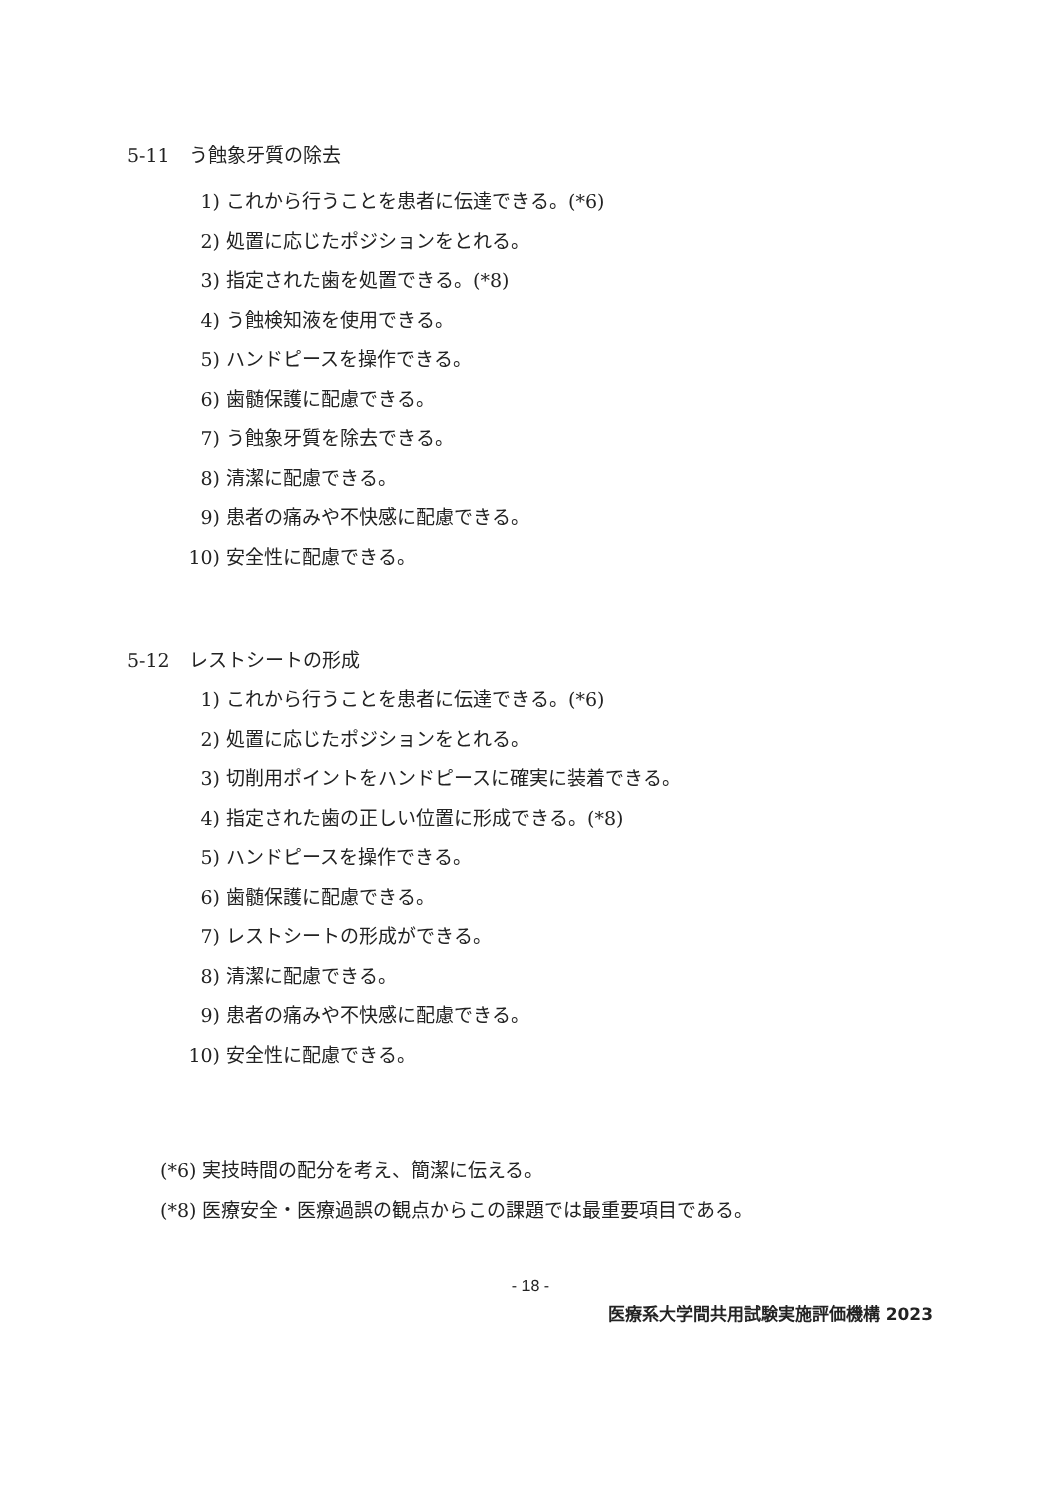5-11　う蝕象牙質の除去
1) これから行うことを患者に伝達できる。(*6)
2) 処置に応じたポジションをとれる。
3) 指定された歯を処置できる。(*8)
4) う蝕検知液を使用できる。
5) ハンドピースを操作できる。
6) 歯髄保護に配慮できる。
7) う蝕象牙質を除去できる。
8) 清潔に配慮できる。
9) 患者の痛みや不快感に配慮できる。
10) 安全性に配慮できる。
5-12　レストシートの形成
1) これから行うことを患者に伝達できる。(*6)
2) 処置に応じたポジションをとれる。
3) 切削用ポイントをハンドピースに確実に装着できる。
4) 指定された歯の正しい位置に形成できる。(*8)
5) ハンドピースを操作できる。
6) 歯髄保護に配慮できる。
7) レストシートの形成ができる。
8) 清潔に配慮できる。
9) 患者の痛みや不快感に配慮できる。
10) 安全性に配慮できる。
(*6) 実技時間の配分を考え、簡潔に伝える。
(*8) 医療安全・医療過誤の観点からこの課題では最重要項目である。
- 18 -
医療系大学間共用試験実施評価機構 2023